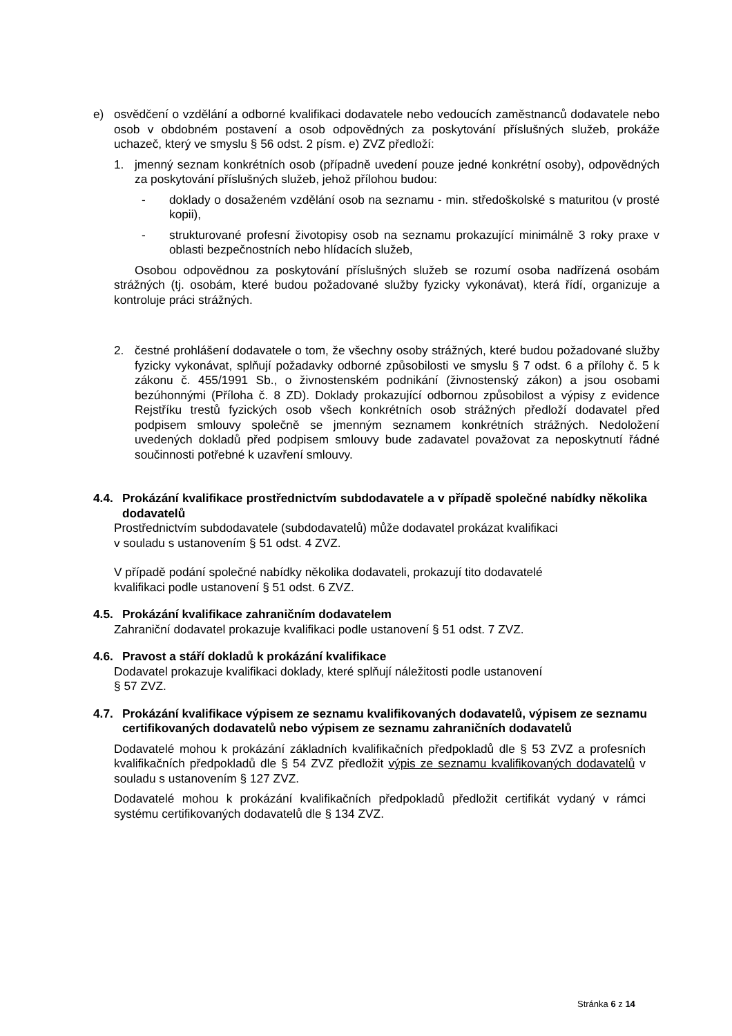e) osvědčení o vzdělání a odborné kvalifikaci dodavatele nebo vedoucích zaměstnanců dodavatele nebo osob v obdobném postavení a osob odpovědných za poskytování příslušných služeb, prokáže uchazeč, který ve smyslu § 56 odst. 2 písm. e) ZVZ předloží:
1. jmenný seznam konkrétních osob (případně uvedení pouze jedné konkrétní osoby), odpovědných za poskytování příslušných služeb, jehož přílohou budou:
- doklady o dosaženém vzdělání osob na seznamu - min. středoškolské s maturitou (v prosté kopii),
- strukturované profesní životopisy osob na seznamu prokazující minimálně 3 roky praxe v oblasti bezpečnostních nebo hlídacích služeb,
Osobou odpovědnou za poskytování příslušných služeb se rozumí osoba nadřízená osobám strážných (tj. osobám, které budou požadované služby fyzicky vykonávat), která řídí, organizuje a kontroluje práci strážných.
2. čestné prohlášení dodavatele o tom, že všechny osoby strážných, které budou požadované služby fyzicky vykonávat, splňují požadavky odborné způsobilosti ve smyslu § 7 odst. 6 a přílohy č. 5 k zákonu č. 455/1991 Sb., o živnostenském podnikání (živnostenský zákon) a jsou osobami bezúhonnými (Příloha č. 8 ZD). Doklady prokazující odbornou způsobilost a výpisy z evidence Rejstříku trestů fyzických osob všech konkrétních osob strážných předloží dodavatel před podpisem smlouvy společně se jmenným seznamem konkrétních strážných. Nedoložení uvedených dokladů před podpisem smlouvy bude zadavatel považovat za neposkytnutí řádné součinnosti potřebné k uzavření smlouvy.
4.4. Prokázání kvalifikace prostřednictvím subdodavatele a v případě společné nabídky několika dodavatelů
Prostřednictvím subdodavatele (subdodavatelů) může dodavatel prokázat kvalifikaci
v souladu s ustanovením § 51 odst. 4 ZVZ.
V případě podání společné nabídky několika dodavateli, prokazují tito dodavatelé
kvalifikaci podle ustanovení § 51 odst. 6 ZVZ.
4.5. Prokázání kvalifikace zahraničním dodavatelem
Zahraniční dodavatel prokazuje kvalifikaci podle ustanovení § 51 odst. 7 ZVZ.
4.6. Pravost a stáří dokladů k prokázání kvalifikace
Dodavatel prokazuje kvalifikaci doklady, které splňují náležitosti podle ustanovení
§ 57 ZVZ.
4.7. Prokázání kvalifikace výpisem ze seznamu kvalifikovaných dodavatelů, výpisem ze seznamu certifikovaných dodavatelů nebo výpisem ze seznamu zahraničních dodavatelů
Dodavatelé mohou k prokázání základních kvalifikačních předpokladů dle § 53 ZVZ a profesních kvalifikačních předpokladů dle § 54 ZVZ předložit výpis ze seznamu kvalifikovaných dodavatelů v souladu s ustanovením § 127 ZVZ.
Dodavatelé mohou k prokázání kvalifikačních předpokladů předložit certifikát vydaný v rámci systému certifikovaných dodavatelů dle § 134 ZVZ.
Stránka 6 z 14